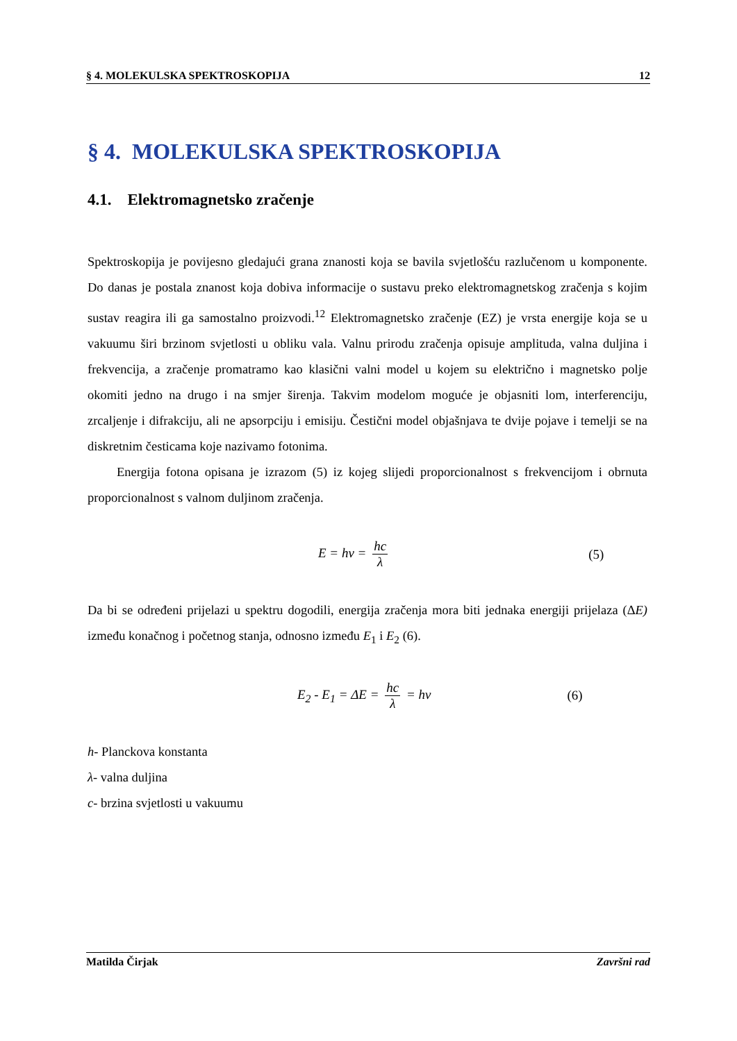§ 4. MOLEKULSKA SPEKTROSKOPIJA 12
§ 4. MOLEKULSKA SPEKTROSKOPIJA
4.1. Elektromagnetsko zračenje
Spektroskopija je povijesno gledajući grana znanosti koja se bavila svjetlošću razlučenom u komponente. Do danas je postala znanost koja dobiva informacije o sustavu preko elektromagnetskog zračenja s kojim sustav reagira ili ga samostalno proizvodi.<sup>12</sup> Elektromagnetsko zračenje (EZ) je vrsta energije koja se u vakuumu širi brzinom svjetlosti u obliku vala. Valnu prirodu zračenja opisuje amplituda, valna duljina i frekvencija, a zračenje promatramo kao klasični valni model u kojem su električno i magnetsko polje okomiti jedno na drugo i na smjer širenja. Takvim modelom moguće je objasniti lom, interferenciju, zrcaljenje i difrakciju, ali ne apsorpciju i emisiju. Čestični model objašnjava te dvije pojave i temelji se na diskretnim česticama koje nazivamo fotonima.
Energija fotona opisana je izrazom (5) iz kojeg slijedi proporcionalnost s frekvencijom i obrnuta proporcionalnost s valnom duljinom zračenja.
E = hν = hc λ (5)
Da bi se određeni prijelazi u spektru dogodili, energija zračenja mora biti jednaka energiji prijelaza (ΔE) između konačnog i početnog stanja, odnosno između E<sub>1</sub> i E<sub>2</sub> (6).
E<sub>2</sub> - E<sub>1</sub> = ΔE = hc λ = hν (6)
h- Planckova konstanta
λ- valna duljina
c- brzina svjetlosti u vakuumu
Matilda Čirjak Završni rad